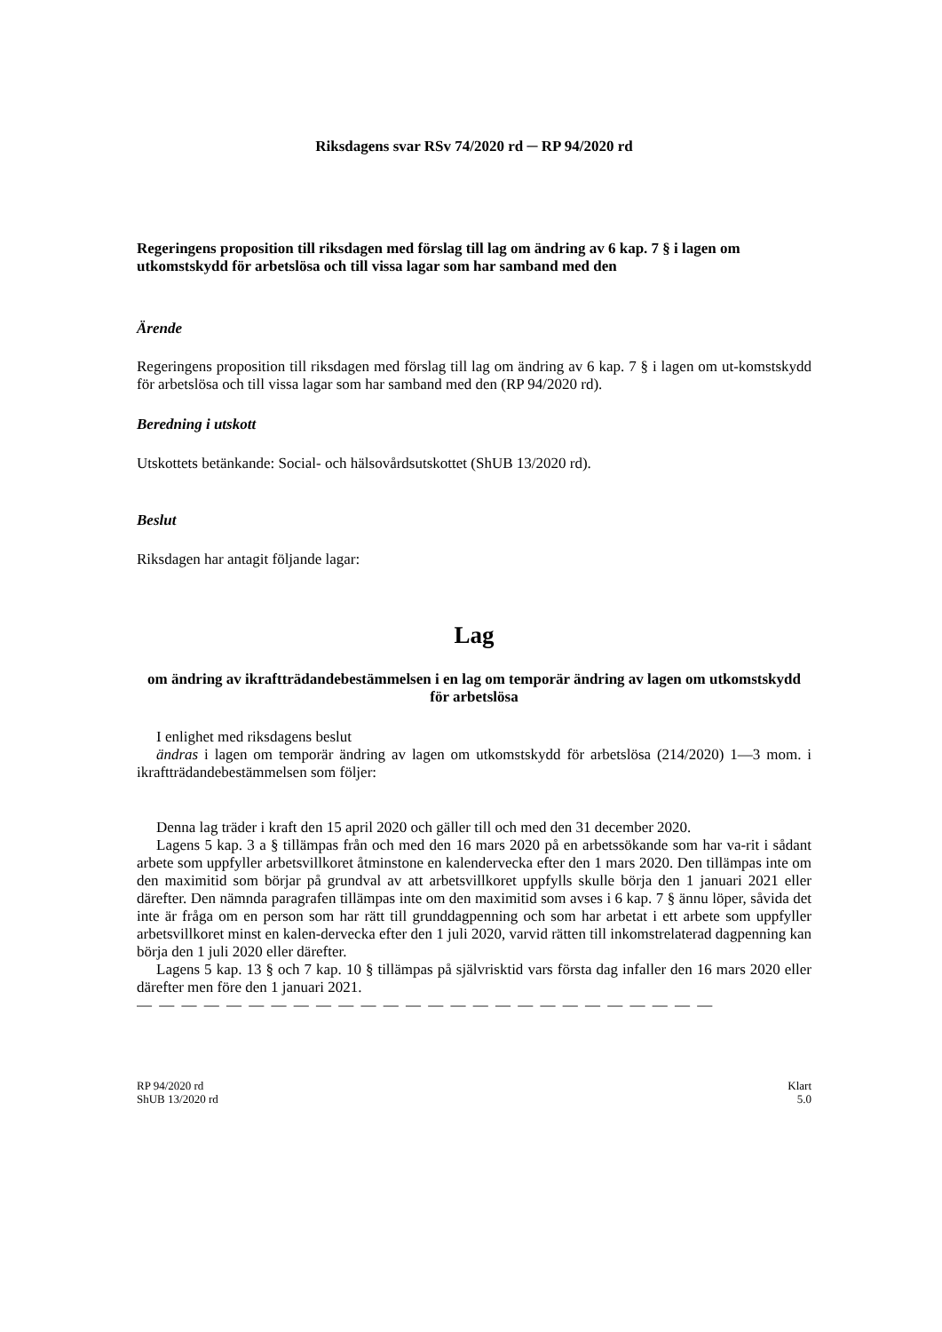Riksdagens svar RSv 74/2020 rd ─ RP 94/2020 rd
Regeringens proposition till riksdagen med förslag till lag om ändring av 6 kap. 7 § i lagen om utkomstskydd för arbetslösa och till vissa lagar som har samband med den
Ärende
Regeringens proposition till riksdagen med förslag till lag om ändring av 6 kap. 7 § i lagen om ut-komstskydd för arbetslösa och till vissa lagar som har samband med den (RP 94/2020 rd).
Beredning i utskott
Utskottets betänkande: Social- och hälsovårdsutskottet (ShUB 13/2020 rd).
Beslut
Riksdagen har antagit följande lagar:
Lag
om ändring av ikraftträdandebestämmelsen i en lag om temporär ändring av lagen om utkomstskydd för arbetslösa
I enlighet med riksdagens beslut
ändras i lagen om temporär ändring av lagen om utkomstskydd för arbetslösa (214/2020) 1—3 mom. i ikraftträdandebestämmelsen som följer:
Denna lag träder i kraft den 15 april 2020 och gäller till och med den 31 december 2020.
Lagens 5 kap. 3 a § tillämpas från och med den 16 mars 2020 på en arbetssökande som har va-rit i sådant arbete som uppfyller arbetsvillkoret åtminstone en kalendervecka efter den 1 mars 2020. Den tillämpas inte om den maximitid som börjar på grundval av att arbetsvillkoret uppfylls skulle börja den 1 januari 2021 eller därefter. Den nämnda paragrafen tillämpas inte om den maximitid som avses i 6 kap. 7 § ännu löper, såvida det inte är fråga om en person som har rätt till grunddagpenning och som har arbetat i ett arbete som uppfyller arbetsvillkoret minst en kalen-dervecka efter den 1 juli 2020, varvid rätten till inkomstrelaterad dagpenning kan börja den 1 juli 2020 eller därefter.
Lagens 5 kap. 13 § och 7 kap. 10 § tillämpas på självrisktid vars första dag infaller den 16 mars 2020 eller därefter men före den 1 januari 2021.
— — — — — — — — — — — — — — — — — — — — — — — — — —
RP 94/2020 rd
ShUB 13/2020 rd
Klart
5.0